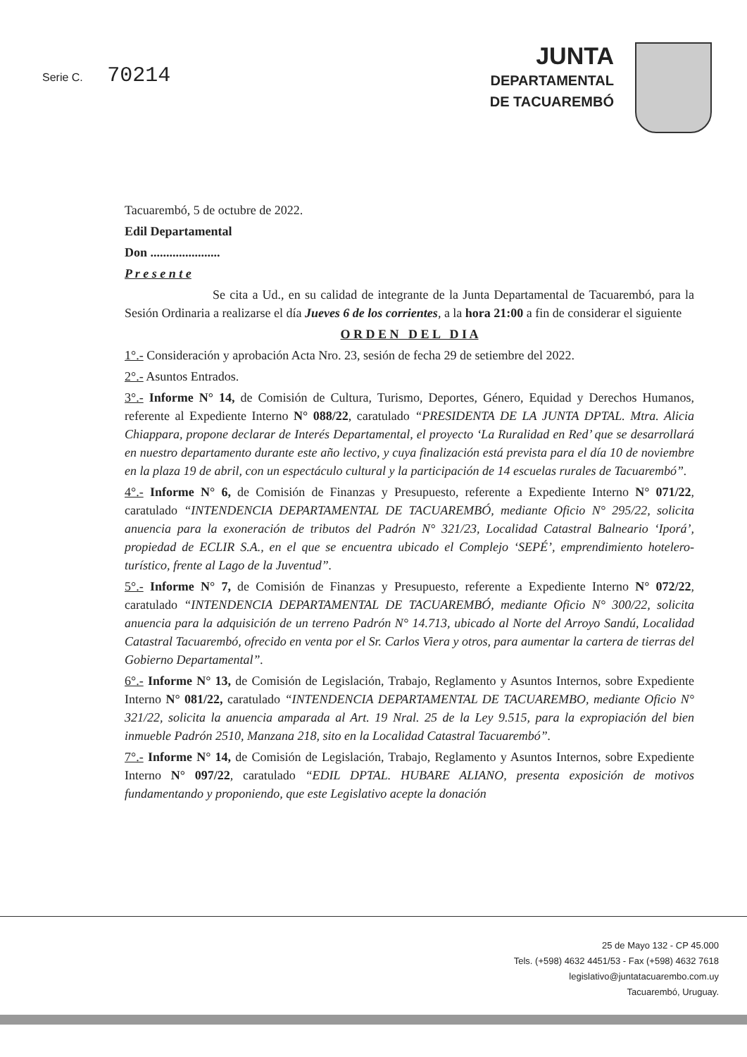Serie C. 70214
JUNTA
DEPARTAMENTAL
DE TACUAREMBÓ
Tacuarembó, 5 de octubre de 2022.
Edil Departamental
Don ......................
P r e s e n t e
Se cita a Ud., en su calidad de integrante de la Junta Departamental de Tacuarembó, para la Sesión Ordinaria a realizarse el día Jueves 6 de los corrientes, a la hora 21:00 a fin de considerar el siguiente
O R D E N D E L D I A
1°.- Consideración y aprobación Acta Nro. 23, sesión de fecha 29 de setiembre del 2022.
2°.- Asuntos Entrados.
3°.- Informe N° 14, de Comisión de Cultura, Turismo, Deportes, Género, Equidad y Derechos Humanos, referente al Expediente Interno N° 088/22, caratulado “PRESIDENTA DE LA JUNTA DPTAL. Mtra. Alicia Chiappara, propone declarar de Interés Departamental, el proyecto ‘La Ruralidad en Red’ que se desarrollará en nuestro departamento durante este año lectivo, y cuya finalización está prevista para el día 10 de noviembre en la plaza 19 de abril, con un espectáculo cultural y la participación de 14 escuelas rurales de Tacuarembó”.
4°.- Informe N° 6, de Comisión de Finanzas y Presupuesto, referente a Expediente Interno N° 071/22, caratulado “INTENDENCIA DEPARTAMENTAL DE TACUAREMBÓ, mediante Oficio N° 295/22, solicita anuencia para la exoneración de tributos del Padrón N° 321/23, Localidad Catastral Balneario ‘Iporá’, propiedad de ECLIR S.A., en el que se encuentra ubicado el Complejo ‘SEPÉ’, emprendimiento hotelero-turístico, frente al Lago de la Juventud”.
5°.- Informe N° 7, de Comisión de Finanzas y Presupuesto, referente a Expediente Interno N° 072/22, caratulado “INTENDENCIA DEPARTAMENTAL DE TACUAREMBÓ, mediante Oficio N° 300/22, solicita anuencia para la adquisición de un terreno Padrón N° 14.713, ubicado al Norte del Arroyo Sandú, Localidad Catastral Tacuarembó, ofrecido en venta por el Sr. Carlos Viera y otros, para aumentar la cartera de tierras del Gobierno Departamental”.
6°.- Informe N° 13, de Comisión de Legislación, Trabajo, Reglamento y Asuntos Internos, sobre Expediente Interno N° 081/22, caratulado “INTENDENCIA DEPARTAMENTAL DE TACUAREMBO, mediante Oficio N° 321/22, solicita la anuencia amparada al Art. 19 Nral. 25 de la Ley 9.515, para la expropiación del bien inmueble Padrón 2510, Manzana 218, sito en la Localidad Catastral Tacuarembó”.
7°.- Informe N° 14, de Comisión de Legislación, Trabajo, Reglamento y Asuntos Internos, sobre Expediente Interno N° 097/22, caratulado “EDIL DPTAL. HUBARE ALIANO, presenta exposición de motivos fundamentando y proponiendo, que este Legislativo acepte la donación
25 de Mayo 132 - CP 45.000
Tels. (+598) 4632 4451/53 - Fax (+598) 4632 7618
legislativo@juntatacuarembo.com.uy
Tacuarembó, Uruguay.